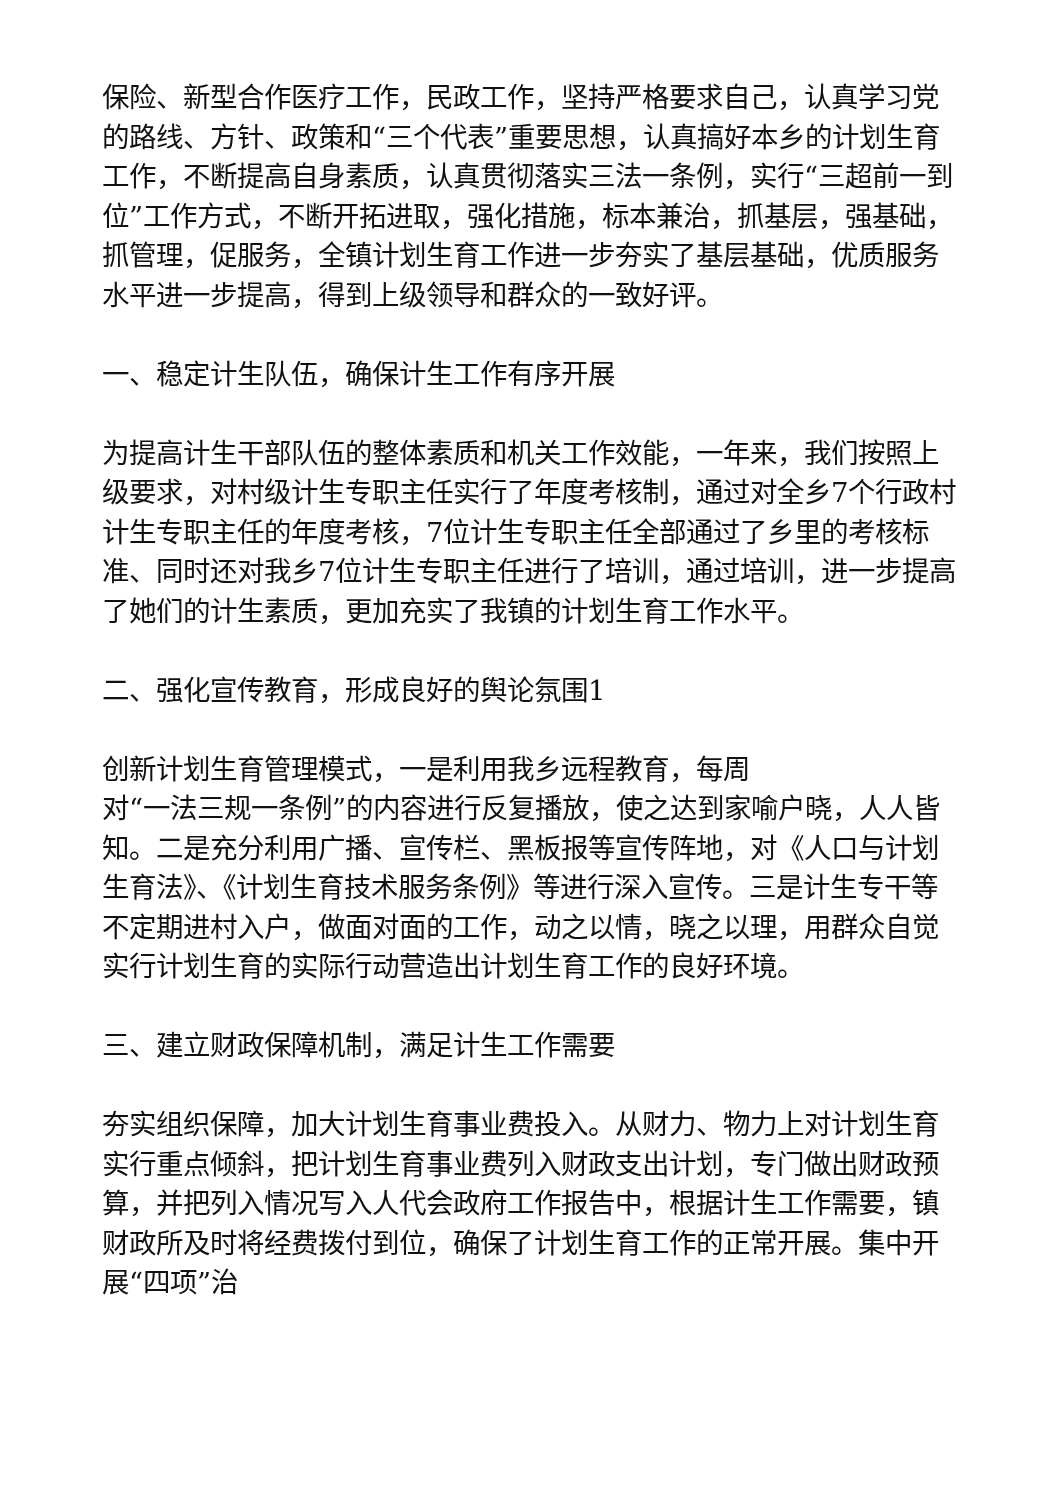保险、新型合作医疗工作，民政工作，坚持严格要求自己，认真学习党的路线、方针、政策和“三个代表”重要思想，认真搞好本乡的计划生育工作，不断提高自身素质，认真贯彻落实三法一条例，实行“三超前一到位”工作方式，不断开拓进取，强化措施，标本兼治，抓基层，强基础，抓管理，促服务，全镇计划生育工作进一步夯实了基层基础，优质服务水平进一步提高，得到上级领导和群众的一致好评。
一、稳定计生队伍，确保计生工作有序开展
为提高计生干部队伍的整体素质和机关工作效能，一年来，我们按照上级要求，对村级计生专职主任实行了年度考核制，通过对全乡7个行政村计生专职主任的年度考核，7位计生专职主任全部通过了乡里的考核标准、同时还对我乡7位计生专职主任进行了培训，通过培训，进一步提高了她们的计生素质，更加充实了我镇的计划生育工作水平。
二、强化宣传教育，形成良好的舆论氛围1
创新计划生育管理模式，一是利用我乡远程教育，每周
对“一法三规一条例”的内容进行反复播放，使之达到家喻户晓，人人皆知。二是充分利用广播、宣传栏、黑板报等宣传阵地，对《人口与计划生育法》、《计划生育技术服务条例》等进行深入宣传。三是计生专干等不定期进村入户，做面对面的工作，动之以情，晓之以理，用群众自觉实行计划生育的实际行动营造出计划生育工作的良好环境。
三、建立财政保障机制，满足计生工作需要
夯实组织保障，加大计划生育事业费投入。从财力、物力上对计划生育实行重点倾斜，把计划生育事业费列入财政支出计划，专门做出财政预算，并把列入情况写入人代会政府工作报告中，根据计生工作需要，镇财政所及时将经费拨付到位，确保了计划生育工作的正常开展。集中开展“四项”治